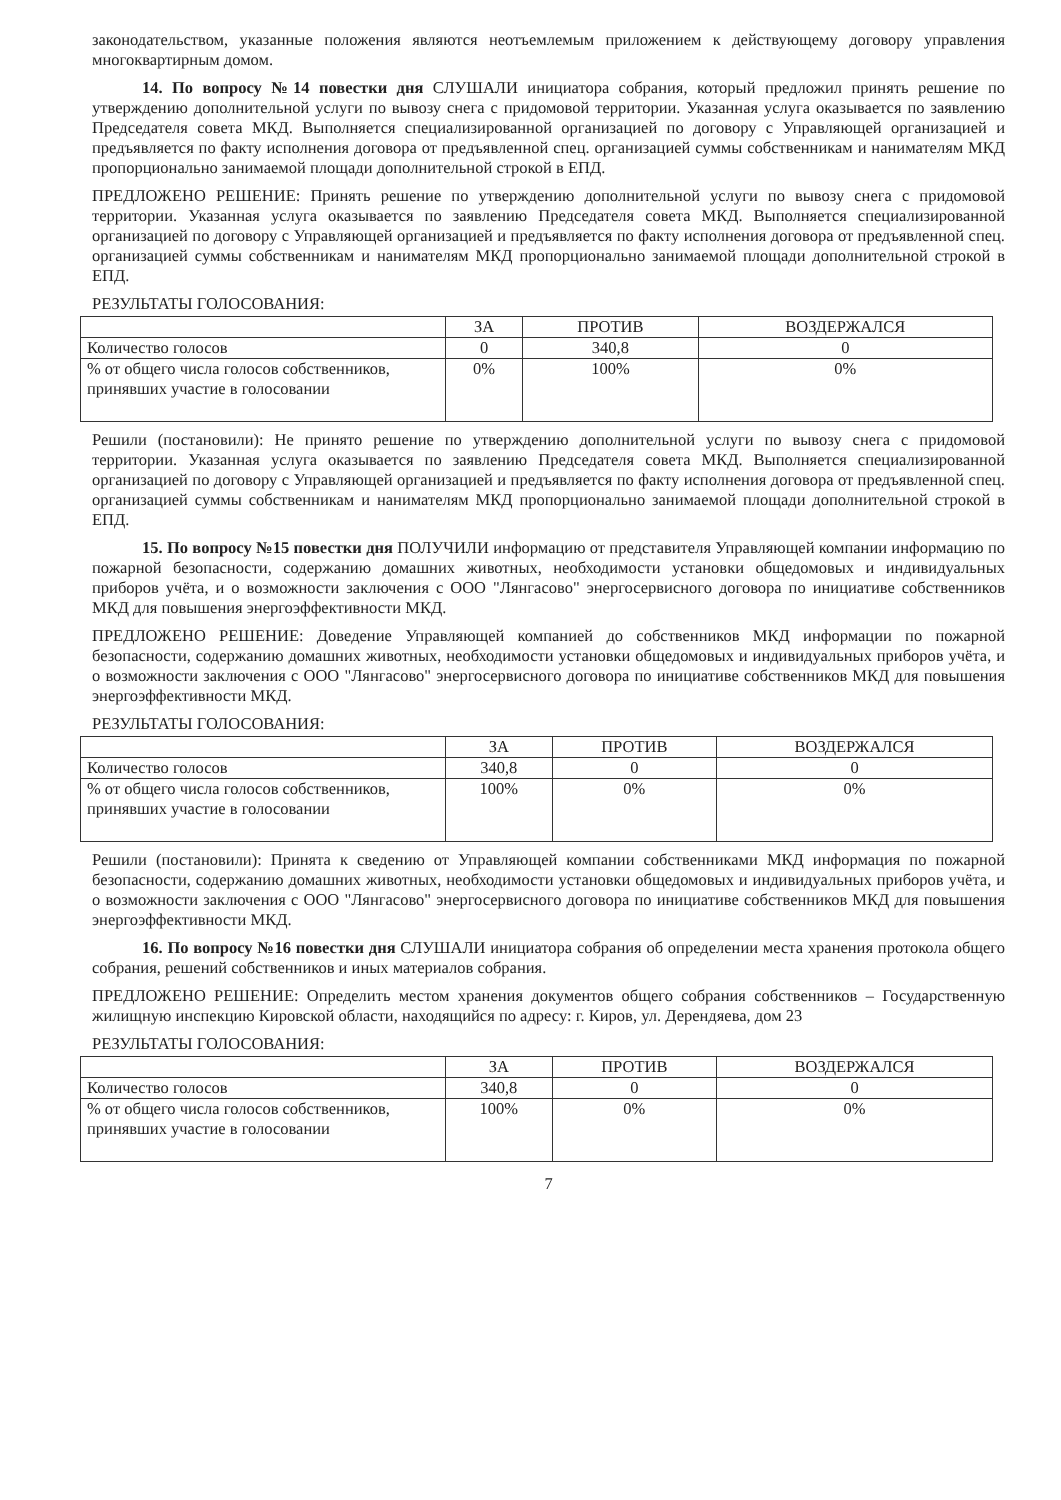законодательством, указанные положения являются неотъемлемым приложением к действующему договору управления многоквартирным домом.
14. По вопросу №14 повестки дня СЛУШАЛИ инициатора собрания, который предложил принять решение по утверждению дополнительной услуги по вывозу снега с придомовой территории. Указанная услуга оказывается по заявлению Председателя совета МКД. Выполняется специализированной организацией по договору с Управляющей организацией и предъявляется по факту исполнения договора от предъявленной спец. организацией суммы собственникам и нанимателям МКД пропорционально занимаемой площади дополнительной строкой в ЕПД.
ПРЕДЛОЖЕНО РЕШЕНИЕ: Принять решение по утверждению дополнительной услуги по вывозу снега с придомовой территории. Указанная услуга оказывается по заявлению Председателя совета МКД. Выполняется специализированной организацией по договору с Управляющей организацией и предъявляется по факту исполнения договора от предъявленной спец. организацией суммы собственникам и нанимателям МКД пропорционально занимаемой площади дополнительной строкой в ЕПД.
РЕЗУЛЬТАТЫ ГОЛОСОВАНИЯ:
| | ЗА | ПРОТИВ | ВОЗДЕРЖАЛСЯ |
| Количество голосов | 0 | 340,8 | 0 |
| % от общего числа голосов собственников, принявших участие в голосовании | 0% | 100% | 0% |
Решили (постановили): Не принято решение по утверждению дополнительной услуги по вывозу снега с придомовой территории. Указанная услуга оказывается по заявлению Председателя совета МКД. Выполняется специализированной организацией по договору с Управляющей организацией и предъявляется по факту исполнения договора от предъявленной спец. организацией суммы собственникам и нанимателям МКД пропорционально занимаемой площади дополнительной строкой в ЕПД.
15. По вопросу №15 повестки дня ПОЛУЧИЛИ информацию от представителя Управляющей компании информацию по пожарной безопасности, содержанию домашних животных, необходимости установки общедомовых и индивидуальных приборов учёта, и о возможности заключения с ООО "Лянгасово" энергосервисного договора по инициативе собственников МКД для повышения энергоэффективности МКД.
ПРЕДЛОЖЕНО РЕШЕНИЕ: Доведение Управляющей компанией до собственников МКД информации по пожарной безопасности, содержанию домашних животных, необходимости установки общедомовых и индивидуальных приборов учёта, и о возможности заключения с ООО "Лянгасово" энергосервисного договора по инициативе собственников МКД для повышения энергоэффективности МКД.
РЕЗУЛЬТАТЫ ГОЛОСОВАНИЯ:
| | ЗА | ПРОТИВ | ВОЗДЕРЖАЛСЯ |
| Количество голосов | 340,8 | 0 | 0 |
| % от общего числа голосов собственников, принявших участие в голосовании | 100% | 0% | 0% |
Решили (постановили): Принята к сведению от Управляющей компании собственниками МКД информация по пожарной безопасности, содержанию домашних животных, необходимости установки общедомовых и индивидуальных приборов учёта, и о возможности заключения с ООО "Лянгасово" энергосервисного договора по инициативе собственников МКД для повышения энергоэффективности МКД.
16. По вопросу №16 повестки дня СЛУШАЛИ инициатора собрания об определении места хранения протокола общего собрания, решений собственников и иных материалов собрания.
ПРЕДЛОЖЕНО РЕШЕНИЕ: Определить местом хранения документов общего собрания собственников – Государственную жилищную инспекцию Кировской области, находящийся по адресу: г. Киров, ул. Дерендяева, дом 23
РЕЗУЛЬТАТЫ ГОЛОСОВАНИЯ:
| | ЗА | ПРОТИВ | ВОЗДЕРЖАЛСЯ |
| Количество голосов | 340,8 | 0 | 0 |
| % от общего числа голосов собственников, принявших участие в голосовании | 100% | 0% | 0% |
7